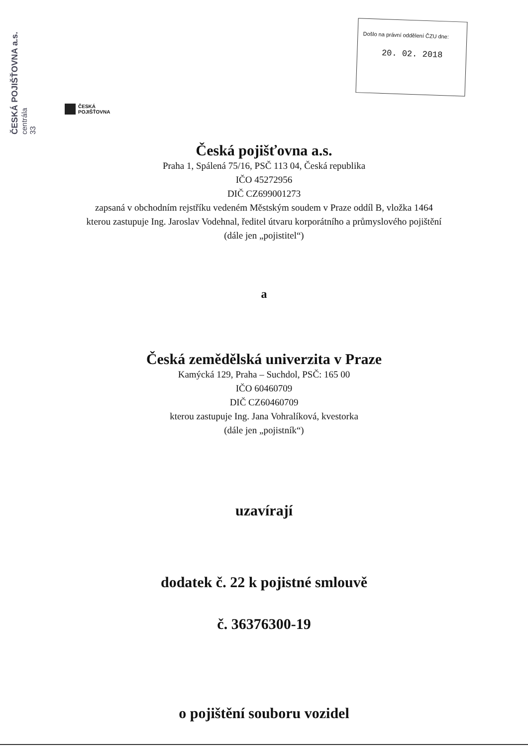ČESKÁ POJIŠŤOVNA a.s.
centrála
33
Došlo na právní oddělení ČZU dne:
20. 02. 2018
ČESKÁ
POJIŠŤOVNA
Česká pojišťovna a.s.
Praha 1, Spálená 75/16, PSČ 113 04, Česká republika
IČO 45272956
DIČ CZ699001273
zapsaná v obchodním rejstříku vedeném Městským soudem v Praze oddíl B, vložka 1464
kterou zastupuje Ing. Jaroslav Vodehnal, ředitel útvaru korporátního a průmyslového pojištění
(dále jen „pojistitel“)
a
Česká zemědělská univerzita v Praze
Kamýcká 129, Praha – Suchdol, PSČ: 165 00
IČO 60460709
DIČ CZ60460709
kterou zastupuje Ing. Jana Vohralíková, kvestorka
(dále jen „pojistník“)
uzavírají
dodatek č. 22 k pojistné smlouvě
č. 36376300-19
o pojištění souboru vozidel